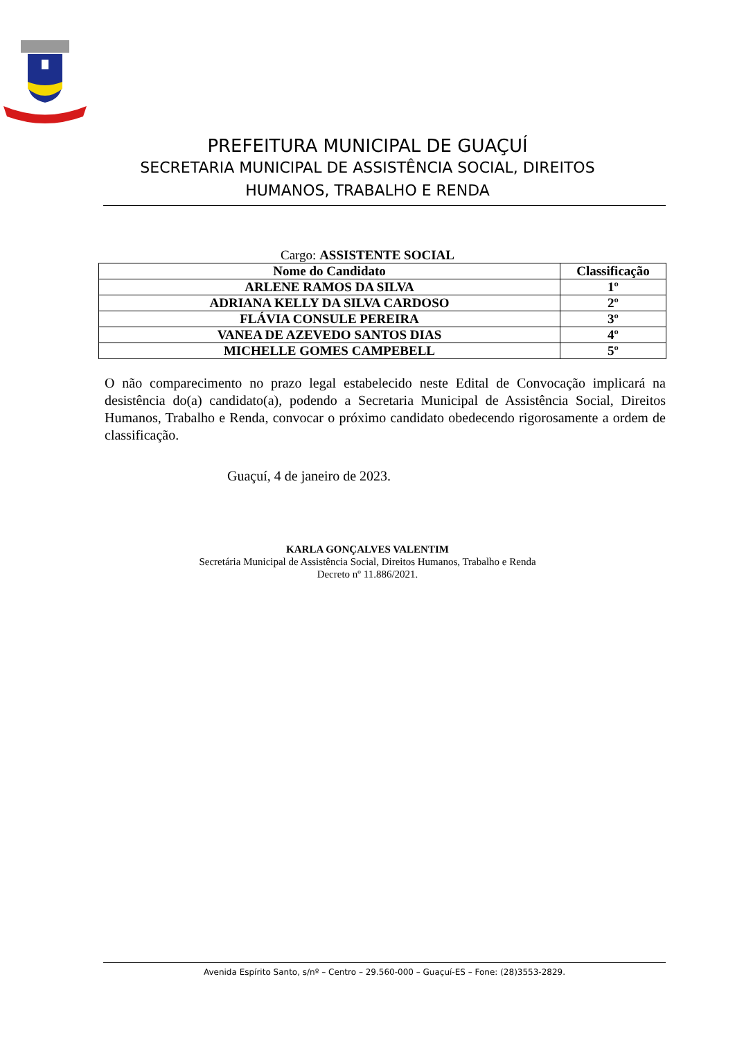PREFEITURA MUNICIPAL DE GUAÇUÍ
SECRETARIA MUNICIPAL DE ASSISTÊNCIA SOCIAL, DIREITOS HUMANOS, TRABALHO E RENDA
Cargo: ASSISTENTE SOCIAL
| Nome do Candidato | Classificação |
| --- | --- |
| ARLENE RAMOS DA SILVA | 1º |
| ADRIANA KELLY DA SILVA CARDOSO | 2º |
| FLÁVIA CONSULE PEREIRA | 3º |
| VANEA DE AZEVEDO SANTOS DIAS | 4º |
| MICHELLE GOMES CAMPEBELL | 5º |
O não comparecimento no prazo legal estabelecido neste Edital de Convocação implicará na desistência do(a) candidato(a), podendo a Secretaria Municipal de Assistência Social, Direitos Humanos, Trabalho e Renda, convocar o próximo candidato obedecendo rigorosamente a ordem de classificação.
Guaçuí, 4 de janeiro de 2023.
KARLA GONÇALVES VALENTIM
Secretária Municipal de Assistência Social, Direitos Humanos, Trabalho e Renda
Decreto nº 11.886/2021.
Avenida Espírito Santo, s/nº – Centro – 29.560-000 – Guaçuí-ES – Fone: (28)3553-2829.